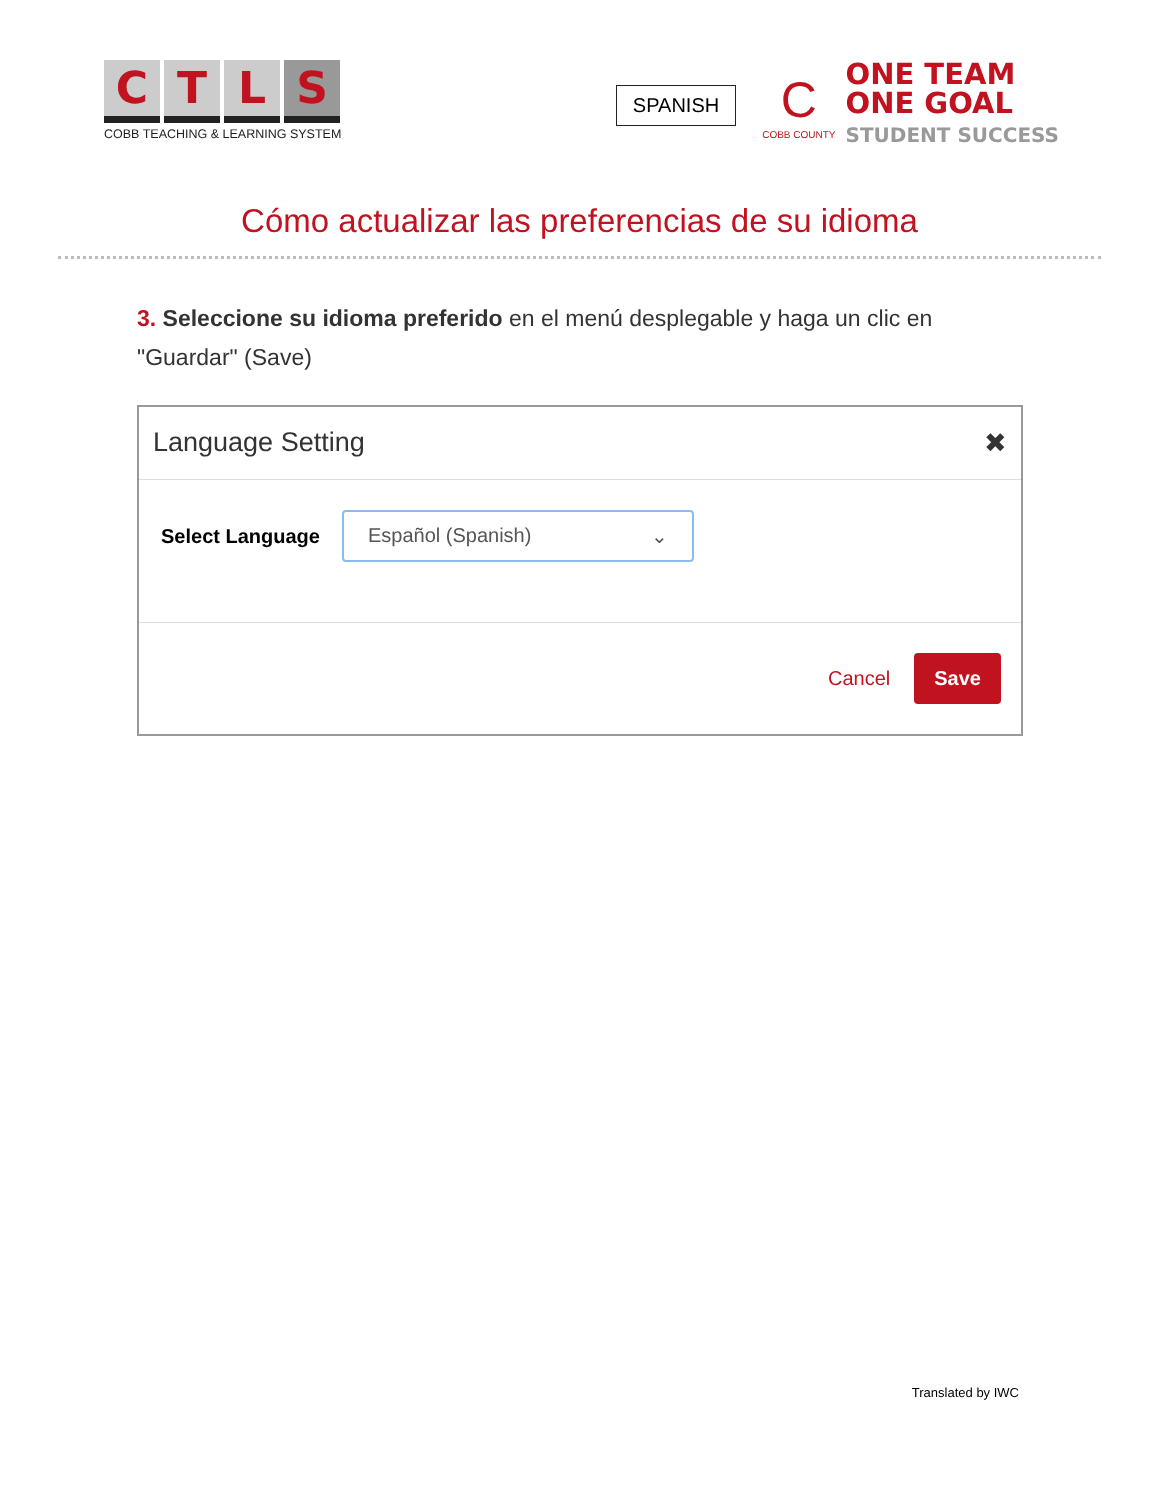C T L S
COBB TEACHING & LEARNING SYSTEM
SPANISH
C
COBB COUNTY
ONE TEAM
ONE GOAL
STUDENT SUCCESS
Cómo actualizar las preferencias de su idioma
3. Seleccione su idioma preferido en el menú desplegable y haga un clic en "Guardar" (Save)
Language Setting ✖
Select Language
Español (Spanish) ⌄
Cancel Save
Translated by IWC